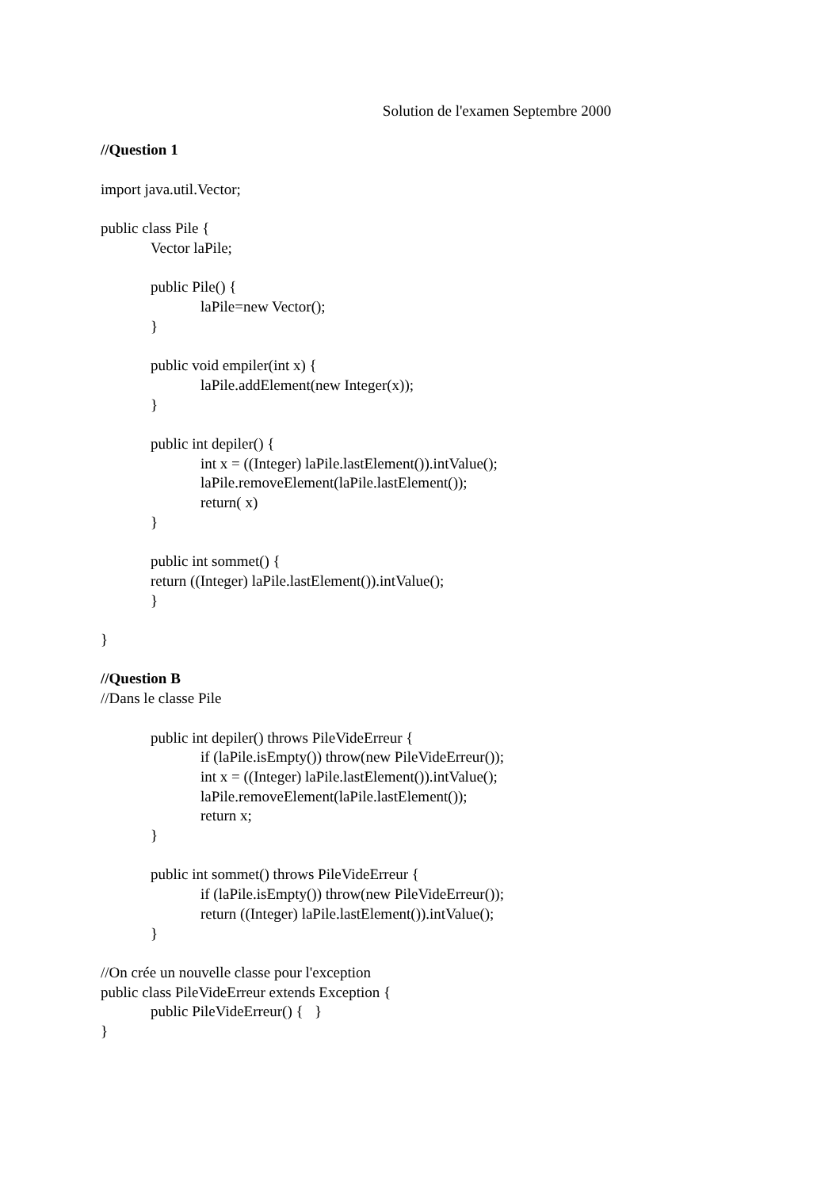Solution de l'examen Septembre 2000
//Question 1
import java.util.Vector;
public class Pile {
Vector laPile;
public Pile() {
laPile=new Vector();
}
public void empiler(int x) {
laPile.addElement(new Integer(x));
}
public int depiler() {
int x = ((Integer) laPile.lastElement()).intValue();
laPile.removeElement(laPile.lastElement());
return( x)
}
public int sommet() {
return ((Integer) laPile.lastElement()).intValue();
}
}
//Question B
//Dans le classe Pile
public int depiler() throws PileVideErreur {
if (laPile.isEmpty()) throw(new PileVideErreur());
int x = ((Integer) laPile.lastElement()).intValue();
laPile.removeElement(laPile.lastElement());
return x;
}
public int sommet() throws PileVideErreur {
if (laPile.isEmpty()) throw(new PileVideErreur());
return ((Integer) laPile.lastElement()).intValue();
}
//On crée un nouvelle classe pour l'exception
public class PileVideErreur extends Exception {
public PileVideErreur() { }
}